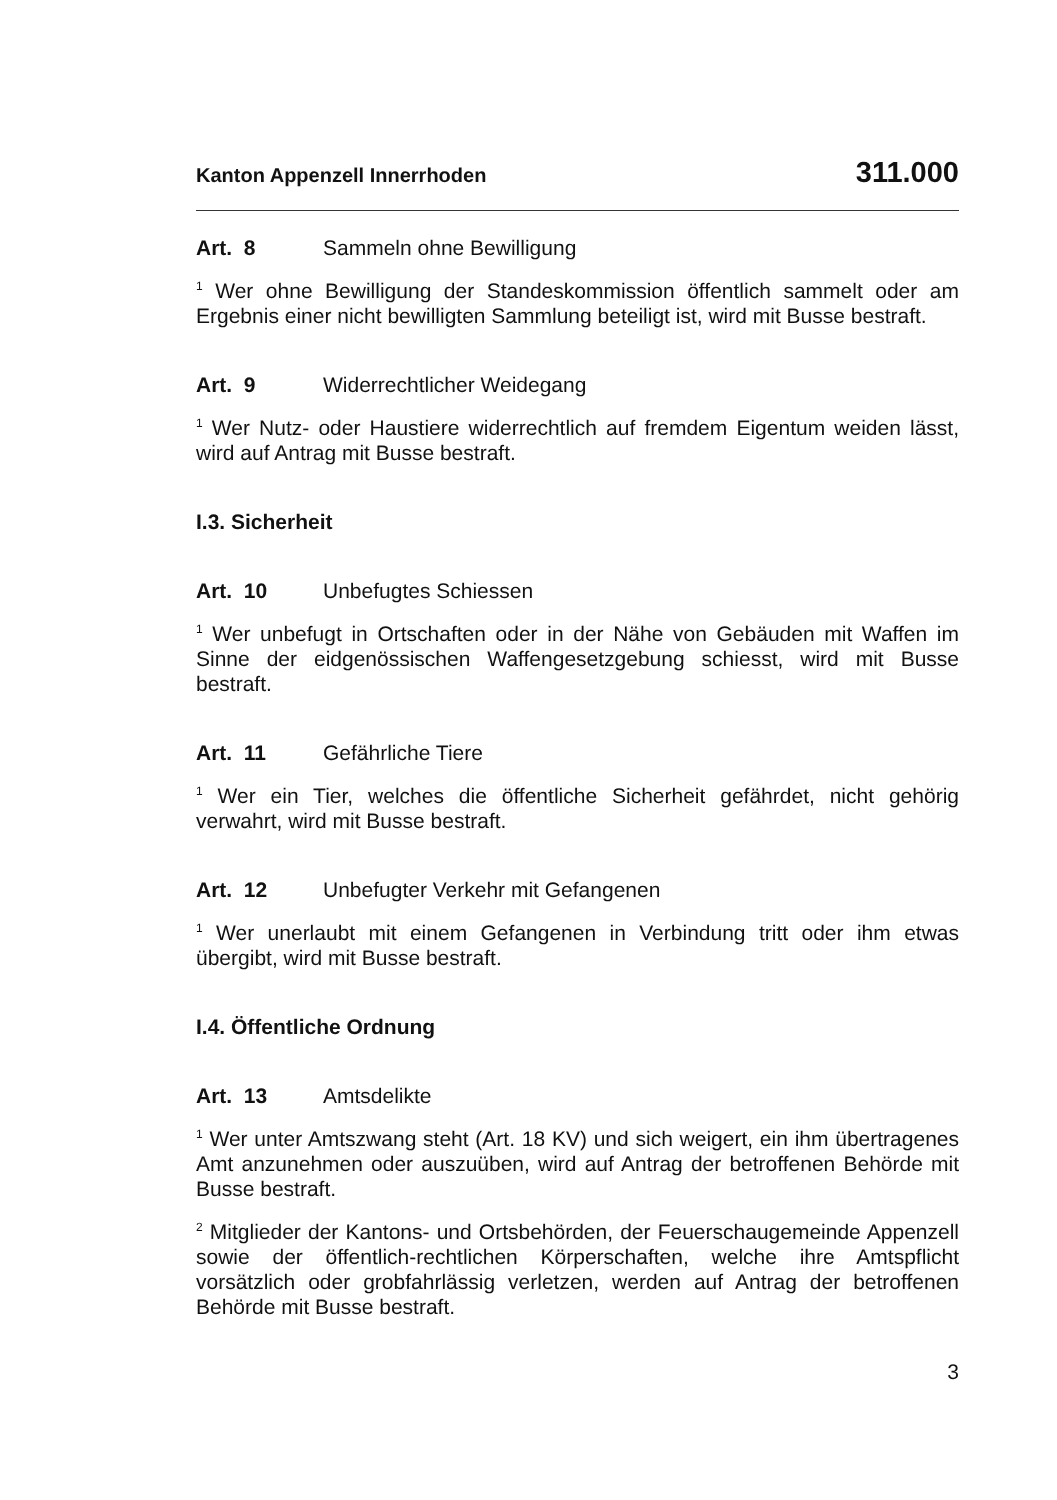Kanton Appenzell Innerrhoden 311.000
Art. 8 Sammeln ohne Bewilligung
<sup>1</sup> Wer ohne Bewilligung der Standeskommission öffentlich sammelt oder am Ergebnis einer nicht bewilligten Sammlung beteiligt ist, wird mit Busse bestraft.
Art. 9 Widerrechtlicher Weidegang
<sup>1</sup> Wer Nutz- oder Haustiere widerrechtlich auf fremdem Eigentum weiden lässt, wird auf Antrag mit Busse bestraft.
I.3. Sicherheit
Art. 10 Unbefugtes Schiessen
<sup>1</sup> Wer unbefugt in Ortschaften oder in der Nähe von Gebäuden mit Waffen im Sinne der eidgenössischen Waffengesetzgebung schiesst, wird mit Busse bestraft.
Art. 11 Gefährliche Tiere
<sup>1</sup> Wer ein Tier, welches die öffentliche Sicherheit gefährdet, nicht gehörig verwahrt, wird mit Busse bestraft.
Art. 12 Unbefugter Verkehr mit Gefangenen
<sup>1</sup> Wer unerlaubt mit einem Gefangenen in Verbindung tritt oder ihm etwas übergibt, wird mit Busse bestraft.
I.4. Öffentliche Ordnung
Art. 13 Amtsdelikte
<sup>1</sup> Wer unter Amtszwang steht (Art. 18 KV) und sich weigert, ein ihm übertragenes Amt anzunehmen oder auszuüben, wird auf Antrag der betroffenen Behörde mit Busse bestraft.
<sup>2</sup> Mitglieder der Kantons- und Ortsbehörden, der Feuerschaugemeinde Appenzell sowie der öffentlich-rechtlichen Körperschaften, welche ihre Amtspflicht vorsätzlich oder grobfahrlässig verletzen, werden auf Antrag der betroffenen Behörde mit Busse bestraft.
3